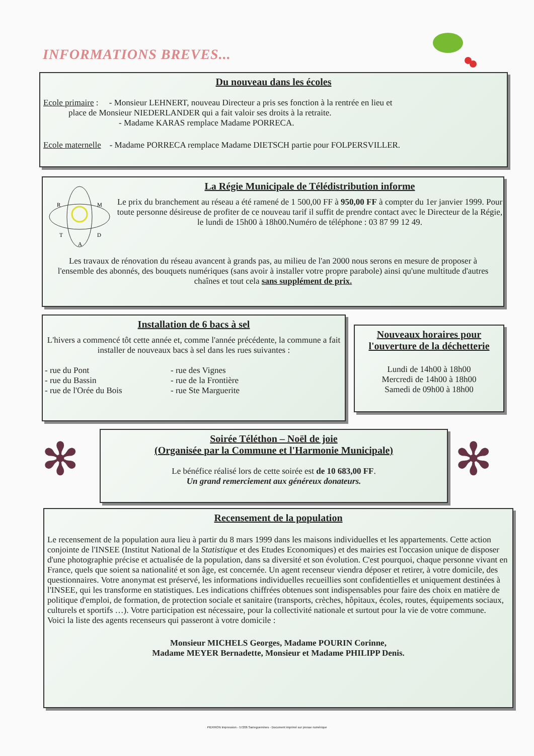INFORMATIONS BREVES...
Du nouveau dans les écoles
Ecole primaire : - Monsieur LEHNERT, nouveau Directeur a pris ses fonction à la rentrée en lieu et
place de Monsieur NIEDERLANDER qui a fait valoir ses droits à la retraite.
- Madame KARAS remplace Madame PORRECA.
Ecole maternelle - Madame PORRECA remplace Madame DIETSCH partie pour FOLPERSVILLER.
R
M
T
D
A
La Régie Municipale de Télédistribution informe
Le prix du branchement au réseau a été ramené de 1 500,00 FF à 950,00 FF à compter du 1er janvier 1999. Pour toute personne désireuse de profiter de ce nouveau tarif il suffit de prendre contact avec le Directeur de la Régie,
le lundi de 15h00 à 18h00.Numéro de téléphone : 03 87 99 12 49.
Les travaux de rénovation du réseau avancent à grands pas, au milieu de l'an 2000 nous serons en mesure de proposer à l'ensemble des abonnés, des bouquets numériques (sans avoir à installer votre propre parabole) ainsi qu'une multitude d'autres chaînes et tout cela sans supplément de prix.
Installation de 6 bacs à sel
L'hivers a commencé tôt cette année et, comme l'année précédente, la commune a fait installer de nouveaux bacs à sel dans les rues suivantes :
- rue du Pont
- rue du Bassin
- rue de l'Orée du Bois
- rue des Vignes
- rue de la Frontière
- rue Ste Marguerite
Nouveaux horaires pour l'ouverture de la déchetterie
Lundi de 14h00 à 18h00
Mercredi de 14h00 à 18h00
Samedi de 09h00 à 18h00
✻ ✻
Soirée Téléthon – Noël de joie
(Organisée par la Commune et l'Harmonie Municipale)
Le bénéfice réalisé lors de cette soirée est de 10 683,00 FF.
Un grand remerciement aux généreux donateurs.
Recensement de la population
Le recensement de la population aura lieu à partir du 8 mars 1999 dans les maisons individuelles et les appartements. Cette action conjointe de l'INSEE (Institut National de la Statistique et des Etudes Economiques) et des mairies est l'occasion unique de disposer d'une photographie précise et actualisée de la population, dans sa diversité et son évolution. C'est pourquoi, chaque personne vivant en France, quels que soient sa nationalité et son âge, est concernée. Un agent recenseur viendra déposer et retirer, à votre domicile, des questionnaires. Votre anonymat est préservé, les informations individuelles recueillies sont confidentielles et uniquement destinées à l'INSEE, qui les transforme en statistiques. Les indications chiffrées obtenues sont indispensables pour faire des choix en matière de politique d'emploi, de formation, de protection sociale et sanitaire (transports, crèches, hôpitaux, écoles, routes, équipements sociaux, culturels et sportifs …). Votre participation est nécessaire, pour la collectivité nationale et surtout pour la vie de votre commune.
Voici la liste des agents recenseurs qui passeront à votre domicile :
Monsieur MICHELS Georges, Madame POURIN Corinne,
Madame MEYER Bernadette, Monsieur et Madame PHILIPP Denis.
PIERRON Impression - 57206 Sarreguemines - Document imprimé sur presse numérique